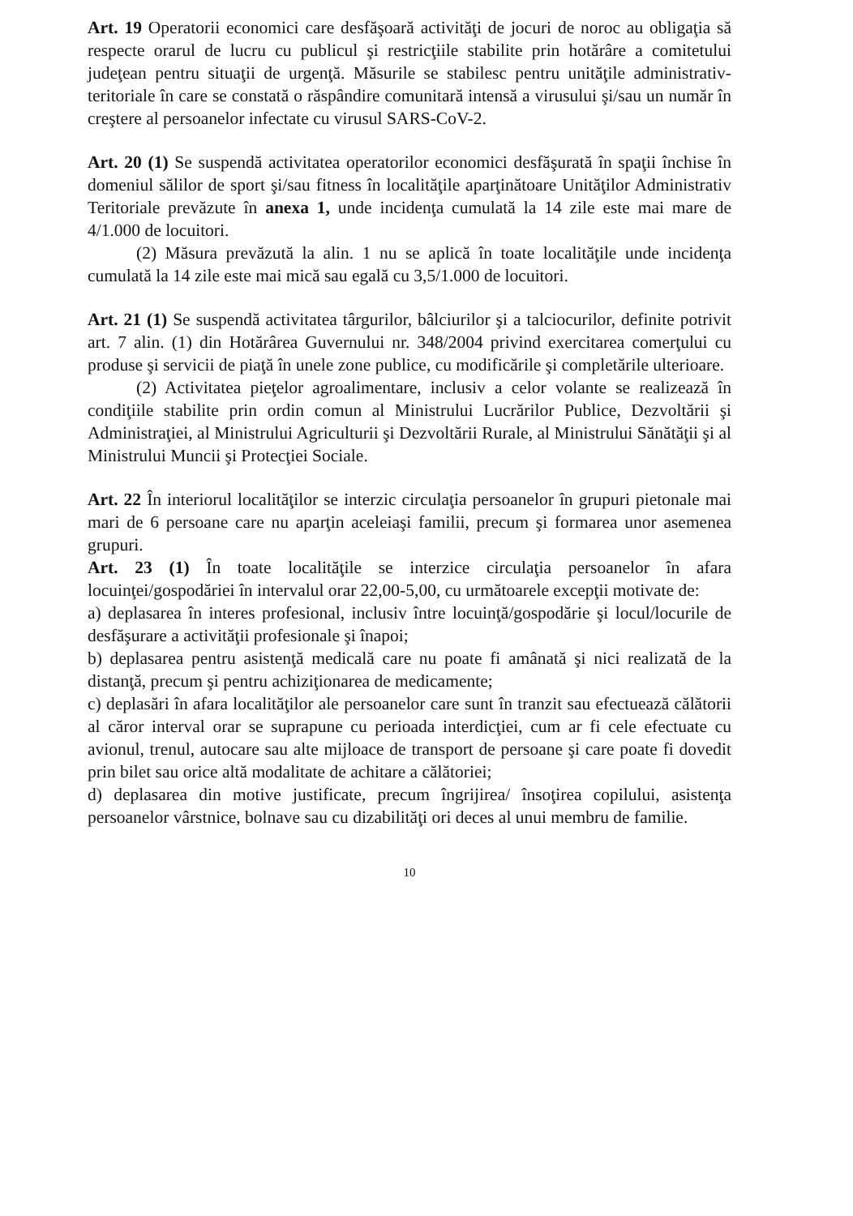Art. 19 Operatorii economici care desfăşoară activităţi de jocuri de noroc au obligaţia să respecte orarul de lucru cu publicul şi restricţiile stabilite prin hotărâre a comitetului judeţean pentru situaţii de urgenţă. Măsurile se stabilesc pentru unităţile administrativ-teritoriale în care se constată o răspândire comunitară intensă a virusului şi/sau un număr în creştere al persoanelor infectate cu virusul SARS-CoV-2.
Art. 20 (1) Se suspendă activitatea operatorilor economici desfăşurată în spaţii închise în domeniul sălilor de sport şi/sau fitness în localităţile aparţinătoare Unităţilor Administrativ Teritoriale prevăzute în anexa 1, unde incidenţa cumulată la 14 zile este mai mare de 4/1.000 de locuitori.
(2) Măsura prevăzută la alin. 1 nu se aplică în toate localităţile unde incidenţa cumulată la 14 zile este mai mică sau egală cu 3,5/1.000 de locuitori.
Art. 21 (1) Se suspendă activitatea târgurilor, bâlciurilor şi a talciocurilor, definite potrivit art. 7 alin. (1) din Hotărârea Guvernului nr. 348/2004 privind exercitarea comerţului cu produse şi servicii de piaţă în unele zone publice, cu modificările şi completările ulterioare.
(2) Activitatea pieţelor agroalimentare, inclusiv a celor volante se realizează în condiţiile stabilite prin ordin comun al Ministrului Lucrărilor Publice, Dezvoltării şi Administraţiei, al Ministrului Agriculturii şi Dezvoltării Rurale, al Ministrului Sănătăţii şi al Ministrului Muncii şi Protecţiei Sociale.
Art. 22 În interiorul localităţilor se interzic circulaţia persoanelor în grupuri pietonale mai mari de 6 persoane care nu aparţin aceleiaşi familii, precum şi formarea unor asemenea grupuri.
Art. 23 (1) În toate localităţile se interzice circulaţia persoanelor în afara locuinţei/gospodăriei în intervalul orar 22,00-5,00, cu următoarele excepţii motivate de:
a) deplasarea în interes profesional, inclusiv între locuinţă/gospodărie şi locul/locurile de desfăşurare a activităţii profesionale şi înapoi;
b) deplasarea pentru asistenţă medicală care nu poate fi amânată şi nici realizată de la distanţă, precum şi pentru achiziţionarea de medicamente;
c) deplasări în afara localităţilor ale persoanelor care sunt în tranzit sau efectuează călătorii al căror interval orar se suprapune cu perioada interdicţiei, cum ar fi cele efectuate cu avionul, trenul, autocare sau alte mijloace de transport de persoane şi care poate fi dovedit prin bilet sau orice altă modalitate de achitare a călătoriei;
d) deplasarea din motive justificate, precum îngrijirea/ însoţirea copilului, asistenţa persoanelor vârstnice, bolnave sau cu dizabilităţi ori deces al unui membru de familie.
10